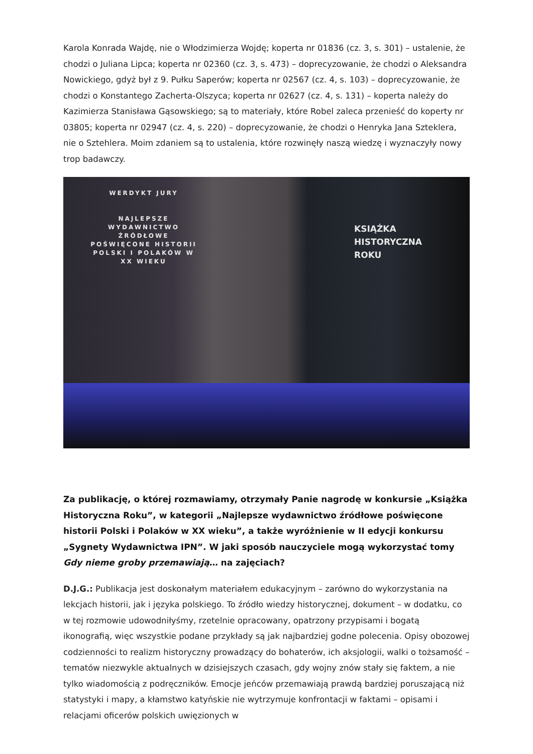Karola Konrada Wajdę, nie o Włodzimierza Wojdę; koperta nr 01836 (cz. 3, s. 301) – ustalenie, że chodzi o Juliana Lipca; koperta nr 02360 (cz. 3, s. 473) – doprecyzowanie, że chodzi o Aleksandra Nowickiego, gdyż był z 9. Pułku Saperów; koperta nr 02567 (cz. 4, s. 103) – doprecyzowanie, że chodzi o Konstantego Zacherta-Olszyca; koperta nr 02627 (cz. 4, s. 131) – koperta należy do Kazimierza Stanisława Gąsowskiego; są to materiały, które Robel zaleca przenieść do koperty nr 03805; koperta nr 02947 (cz. 4, s. 220) – doprecyzowanie, że chodzi o Henryka Jana Szteklera, nie o Sztehlera. Moim zdaniem są to ustalenia, które rozwinęły naszą wiedzę i wyznaczyły nowy trop badawczy.
WERDYKT JURY
NAJLEPSZE WYDAWNICTWO ŹRÓDŁOWE POŚWIĘCONE HISTORII POLSKI I POLAKÓW W XX WIEKU
KSIĄŻKA
HISTORYCZNA
ROKU
Za publikację, o której rozmawiamy, otrzymały Panie nagrodę w konkursie „Książka Historyczna Roku”, w kategorii „Najlepsze wydawnictwo źródłowe poświęcone historii Polski i Polaków w XX wieku”, a także wyróżnienie w II edycji konkursu „Sygnety Wydawnictwa IPN”. W jaki sposób nauczyciele mogą wykorzystać tomy Gdy nieme groby przemawiają… na zajęciach?
D.J.G.: Publikacja jest doskonałym materiałem edukacyjnym – zarówno do wykorzystania na lekcjach historii, jak i języka polskiego. To źródło wiedzy historycznej, dokument – w dodatku, co w tej rozmowie udowodniłyśmy, rzetelnie opracowany, opatrzony przypisami i bogatą ikonografią, więc wszystkie podane przykłady są jak najbardziej godne polecenia. Opisy obozowej codzienności to realizm historyczny prowadzący do bohaterów, ich aksjologii, walki o tożsamość – tematów niezwykle aktualnych w dzisiejszych czasach, gdy wojny znów stały się faktem, a nie tylko wiadomością z podręczników. Emocje jeńców przemawiają prawdą bardziej poruszającą niż statystyki i mapy, a kłamstwo katyńskie nie wytrzymuje konfrontacji w faktami – opisami i relacjami oficerów polskich uwięzionych w